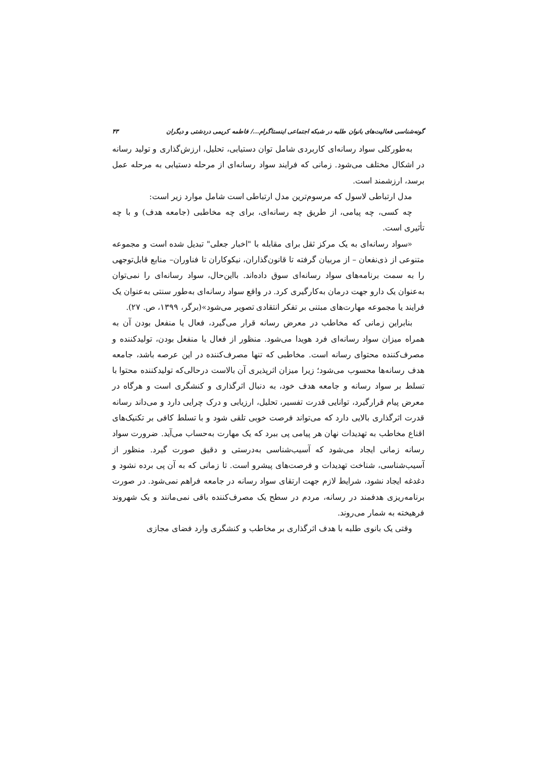گونه‌شناسی فعالیت‌های بانوان طلبه در شبکه اجتماعی اینستاگرام.../ فاطمه کریمی دردشتی و دیگران ۴۳
به‌طورکلی سواد رسانه‌ای کاربردی شامل توان دستیابی، تحلیل، ارزش‌گذاری و تولید رسانه در اشکال مختلف می‌شود. زمانی که فرایند سواد رسانه‌ای از مرحله دستیابی به مرحله عمل برسد، ارزشمند است.
مدل ارتباطی لاسول که مرسوم‌ترین مدل ارتباطی است شامل موارد زیر است:
چه کسی، چه پیامی، از طریق چه رسانه‌ای، برای چه مخاطبی (جامعه هدف) و با چه تأثیری است.
«سواد رسانه‌ای به یک مرکز ثقل برای مقابله با "اخبار جعلی" تبدیل شده است و مجموعه متنوعی از ذی‌نفعان – از مربیان گرفته تا قانون‌گذاران، نیکوکاران تا فناوران– منابع قابل‌توجهی را به سمت برنامه‌های سواد رسانه‌ای سوق داده‌اند. بااین‌حال، سواد رسانه‌ای را نمی‌توان به‌عنوان یک دارو جهت درمان به‌کارگیری کرد. در واقع سواد رسانه‌ای به‌طور سنتی به‌عنوان یک فرایند یا مجموعه مهارت‌های مبتنی بر تفکر انتقادی تصویر می‌شود»(برگر، ۱۳۹۹، ص. ۲۷).
بنابراین زمانی که مخاطب در معرض رسانه قرار می‌گیرد، فعال یا منفعل بودن آن به همراه میزان سواد رسانه‌ای فرد هویدا می‌شود. منظور از فعال یا منفعل بودن، تولیدکننده و مصرف‌کننده محتوای رسانه است. مخاطبی که تنها مصرف‌کننده در این عرصه باشد، جامعه هدف رسانه‌ها محسوب می‌شود؛ زیرا میزان اثرپذیری آن بالاست درحالی‌که تولیدکننده محتوا با تسلط بر سواد رسانه و جامعه هدف خود، به دنبال اثرگذاری و کنشگری است و هرگاه در معرض پیام قرارگیرد، توانایی قدرت تفسیر، تحلیل، ارزیابی و درک چرایی دارد و می‌داند رسانه قدرت اثرگذاری بالایی دارد که می‌تواند فرصت خوبی تلقی شود و با تسلط کافی بر تکنیک‌های اقناع مخاطب به تهدیدات نهان هر پیامی پی ببرد که یک مهارت به‌حساب می‌آید. ضرورت سواد رسانه زمانی ایجاد می‌شود که آسیب‌شناسی به‌درستی و دقیق صورت گیرد. منظور از آسیب‌شناسی، شناخت تهدیدات و فرصت‌های پیشرو است. تا زمانی که به آن پی برده نشود و دغدغه ایجاد نشود، شرایط لازم جهت ارتقای سواد رسانه در جامعه فراهم نمی‌شود. در صورت برنامه‌ریزی هدفمند در رسانه، مردم در سطح یک مصرف‌کننده باقی نمی‌مانند و یک شهروند فرهیخته به شمار می‌روند.
وقتی یک بانوی طلبه با هدف اثرگذاری بر مخاطب و کنشگری وارد فضای مجازی